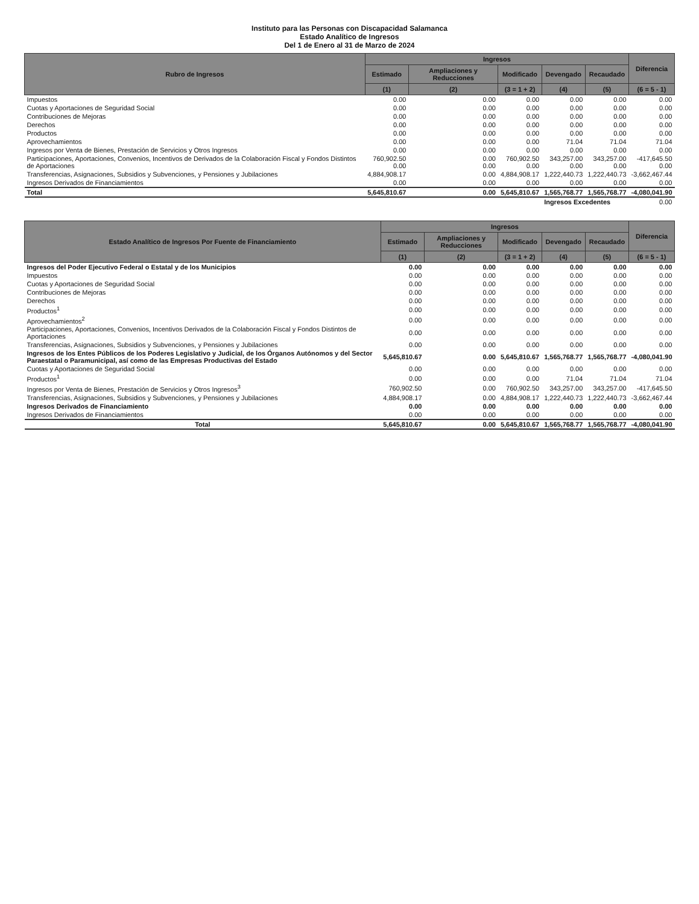Instituto para las Personas con Discapacidad Salamanca
Estado Analítico de Ingresos
Del 1 de Enero al 31 de Marzo de 2024
| Rubro de Ingresos | Ingresos | | | | | Diferencia |
| --- | --- | --- | --- | --- | --- | --- |
| | Estimado | Ampliaciones y Reducciones | Modificado | Devengado | Recaudado | |
| | (1) | (2) | (3 = 1 + 2) | (4) | (5) | (6 = 5 - 1) |
| Impuestos | 0.00 | 0.00 | 0.00 | 0.00 | 0.00 | 0.00 |
| Cuotas y Aportaciones de Seguridad Social | 0.00 | 0.00 | 0.00 | 0.00 | 0.00 | 0.00 |
| Contribuciones de Mejoras | 0.00 | 0.00 | 0.00 | 0.00 | 0.00 | 0.00 |
| Derechos | 0.00 | 0.00 | 0.00 | 0.00 | 0.00 | 0.00 |
| Productos | 0.00 | 0.00 | 0.00 | 0.00 | 0.00 | 0.00 |
| Aprovechamientos | 0.00 | 0.00 | 0.00 | 71.04 | 71.04 | 71.04 |
| Ingresos por Venta de Bienes, Prestación de Servicios y Otros Ingresos | 0.00 | 0.00 | 0.00 | 0.00 | 0.00 | 0.00 |
| Participaciones, Aportaciones, Convenios, Incentivos de Derivados de la Colaboración Fiscal y Fondos Distintos de Aportaciones | 760,902.50 0.00 | 0.00 0.00 | 760,902.50 0.00 | 343,257.00 0.00 | 343,257.00 0.00 | -417,645.50 0.00 |
| Transferencias, Asignaciones, Subsidios y Subvenciones, y Pensiones y Jubilaciones | 4,884,908.17 | 0.00 | 4,884,908.17 | 1,222,440.73 | 1,222,440.73 | -3,662,467.44 |
| Ingresos Derivados de Financiamientos | 0.00 | 0.00 | 0.00 | 0.00 | 0.00 | 0.00 |
| Total | 5,645,810.67 | 0.00 | 5,645,810.67 | 1,565,768.77 | 1,565,768.77 | -4,080,041.90 |
| | | | | Ingresos Excedentes | | 0.00 |
| Estado Analítico de Ingresos Por Fuente de Financiamiento | Ingresos | | | | | Diferencia |
| --- | --- | --- | --- | --- | --- | --- |
| | Estimado | Ampliaciones y Reducciones | Modificado | Devengado | Recaudado | |
| | (1) | (2) | (3 = 1 + 2) | (4) | (5) | (6 = 5 - 1) |
| Ingresos del Poder Ejecutivo Federal o Estatal y de los Municipios | 0.00 | 0.00 | 0.00 | 0.00 | 0.00 | 0.00 |
| Impuestos | 0.00 | 0.00 | 0.00 | 0.00 | 0.00 | 0.00 |
| Cuotas y Aportaciones de Seguridad Social | 0.00 | 0.00 | 0.00 | 0.00 | 0.00 | 0.00 |
| Contribuciones de Mejoras | 0.00 | 0.00 | 0.00 | 0.00 | 0.00 | 0.00 |
| Derechos | 0.00 | 0.00 | 0.00 | 0.00 | 0.00 | 0.00 |
| Productos<sup>1</sup> | 0.00 | 0.00 | 0.00 | 0.00 | 0.00 | 0.00 |
| Aprovechamientos<sup>2</sup> | 0.00 | 0.00 | 0.00 | 0.00 | 0.00 | 0.00 |
| Participaciones, Aportaciones, Convenios, Incentivos Derivados de la Colaboración Fiscal y Fondos Distintos de Aportaciones | 0.00 | 0.00 | 0.00 | 0.00 | 0.00 | 0.00 |
| Transferencias, Asignaciones, Subsidios y Subvenciones, y Pensiones y Jubilaciones | 0.00 | 0.00 | 0.00 | 0.00 | 0.00 | 0.00 |
| Ingresos de los Entes Públicos de los Poderes Legislativo y Judicial, de los Órganos Autónomos y del Sector Paraestatal o Paramunicipal, así como de las Empresas Productivas del Estado | 5,645,810.67 | 0.00 | 5,645,810.67 | 1,565,768.77 | 1,565,768.77 | -4,080,041.90 |
| Cuotas y Aportaciones de Seguridad Social | 0.00 | 0.00 | 0.00 | 0.00 | 0.00 | 0.00 |
| Productos<sup>1</sup> | 0.00 | 0.00 | 0.00 | 71.04 | 71.04 | 71.04 |
| Ingresos por Venta de Bienes, Prestación de Servicios y Otros Ingresos<sup>3</sup> | 760,902.50 | 0.00 | 760,902.50 | 343,257.00 | 343,257.00 | -417,645.50 |
| Transferencias, Asignaciones, Subsidios y Subvenciones, y Pensiones y Jubilaciones | 4,884,908.17 | 0.00 | 4,884,908.17 | 1,222,440.73 | 1,222,440.73 | -3,662,467.44 |
| Ingresos Derivados de Financiamiento | 0.00 | 0.00 | 0.00 | 0.00 | 0.00 | 0.00 |
| Ingresos Derivados de Financiamientos | 0.00 | 0.00 | 0.00 | 0.00 | 0.00 | 0.00 |
| Total | 5,645,810.67 | 0.00 | 5,645,810.67 | 1,565,768.77 | 1,565,768.77 | -4,080,041.90 |